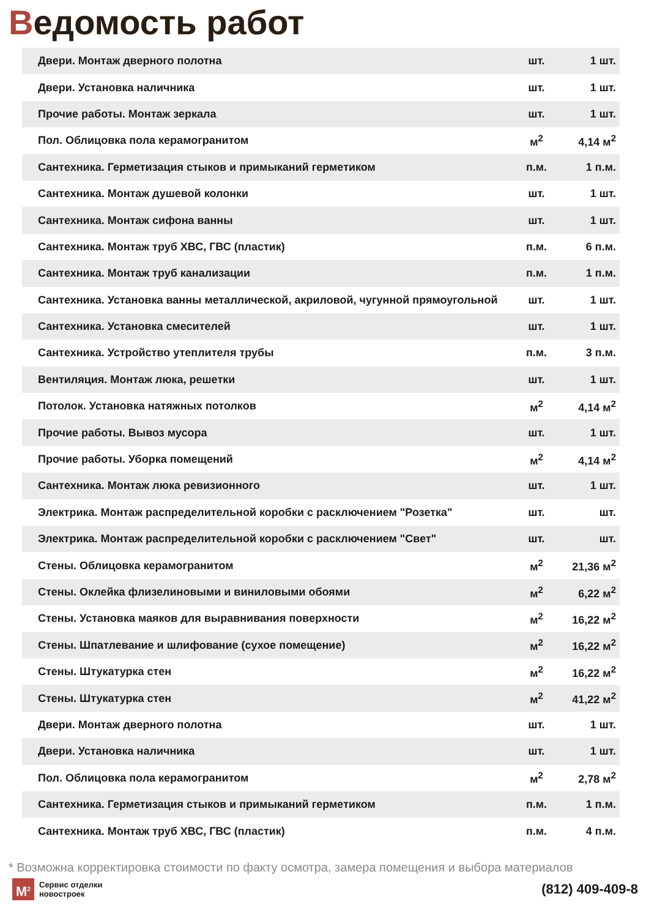Ведомость работ
| Двери. Монтаж дверного полотна | шт. | 1 шт. |
| Двери. Установка наличника | шт. | 1 шт. |
| Прочие работы. Монтаж зеркала | шт. | 1 шт. |
| Пол. Облицовка пола керамогранитом | м<sup>2</sup> | 4,14 м<sup>2</sup> |
| Сантехника. Герметизация стыков и примыканий герметиком | п.м. | 1 п.м. |
| Сантехника. Монтаж душевой колонки | шт. | 1 шт. |
| Сантехника. Монтаж сифона ванны | шт. | 1 шт. |
| Сантехника. Монтаж труб ХВС, ГВС (пластик) | п.м. | 6 п.м. |
| Сантехника. Монтаж труб канализации | п.м. | 1 п.м. |
| Сантехника. Установка ванны металлической, акриловой, чугунной прямоугольной | шт. | 1 шт. |
| Сантехника. Установка смесителей | шт. | 1 шт. |
| Сантехника. Устройство утеплителя трубы | п.м. | 3 п.м. |
| Вентиляция. Монтаж люка, решетки | шт. | 1 шт. |
| Потолок. Установка натяжных потолков | м<sup>2</sup> | 4,14 м<sup>2</sup> |
| Прочие работы. Вывоз мусора | шт. | 1 шт. |
| Прочие работы. Уборка помещений | м<sup>2</sup> | 4,14 м<sup>2</sup> |
| Сантехника. Монтаж люка ревизионного | шт. | 1 шт. |
| Электрика. Монтаж распределительной коробки с расключением "Розетка" | шт. | шт. |
| Электрика. Монтаж распределительной коробки с расключением "Свет" | шт. | шт. |
| Стены. Облицовка керамогранитом | м<sup>2</sup> | 21,36 м<sup>2</sup> |
| Стены. Оклейка флизелиновыми и виниловыми обоями | м<sup>2</sup> | 6,22 м<sup>2</sup> |
| Стены. Установка маяков для выравнивания поверхности | м<sup>2</sup> | 16,22 м<sup>2</sup> |
| Стены. Шпатлевание и шлифование (сухое помещение) | м<sup>2</sup> | 16,22 м<sup>2</sup> |
| Стены. Штукатурка стен | м<sup>2</sup> | 16,22 м<sup>2</sup> |
| Стены. Штукатурка стен | м<sup>2</sup> | 41,22 м<sup>2</sup> |
| Двери. Монтаж дверного полотна | шт. | 1 шт. |
| Двери. Установка наличника | шт. | 1 шт. |
| Пол. Облицовка пола керамогранитом | м<sup>2</sup> | 2,78 м<sup>2</sup> |
| Сантехника. Герметизация стыков и примыканий герметиком | п.м. | 1 п.м. |
| Сантехника. Монтаж труб ХВС, ГВС (пластик) | п.м. | 4 п.м. |
* Возможна корректировка стоимости по факту осмотра, замера помещения и выбора материалов
М<sup>2</sup>
Сервис отделки
новостроек
(812) 409-409-8